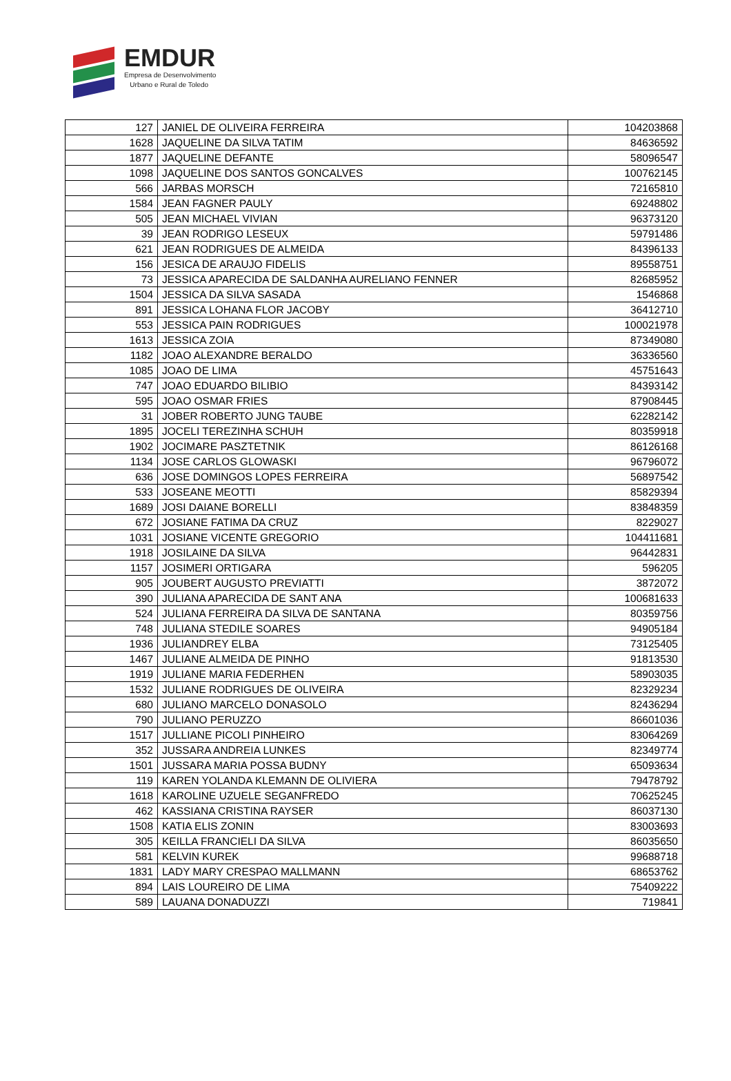EMDUR
Empresa de Desenvolvimento
Urbano e Rural de Toledo
| 127 | JANIEL DE OLIVEIRA FERREIRA | 104203868 |
| 1628 | JAQUELINE DA SILVA TATIM | 84636592 |
| 1877 | JAQUELINE DEFANTE | 58096547 |
| 1098 | JAQUELINE DOS SANTOS GONCALVES | 100762145 |
| 566 | JARBAS MORSCH | 72165810 |
| 1584 | JEAN FAGNER PAULY | 69248802 |
| 505 | JEAN MICHAEL VIVIAN | 96373120 |
| 39 | JEAN RODRIGO LESEUX | 59791486 |
| 621 | JEAN RODRIGUES DE ALMEIDA | 84396133 |
| 156 | JESICA DE ARAUJO FIDELIS | 89558751 |
| 73 | JESSICA APARECIDA DE SALDANHA AURELIANO FENNER | 82685952 |
| 1504 | JESSICA DA SILVA SASADA | 1546868 |
| 891 | JESSICA LOHANA FLOR JACOBY | 36412710 |
| 553 | JESSICA PAIN RODRIGUES | 100021978 |
| 1613 | JESSICA ZOIA | 87349080 |
| 1182 | JOAO ALEXANDRE BERALDO | 36336560 |
| 1085 | JOAO DE LIMA | 45751643 |
| 747 | JOAO EDUARDO BILIBIO | 84393142 |
| 595 | JOAO OSMAR FRIES | 87908445 |
| 31 | JOBER ROBERTO JUNG TAUBE | 62282142 |
| 1895 | JOCELI TEREZINHA SCHUH | 80359918 |
| 1902 | JOCIMARE PASZTETNIK | 86126168 |
| 1134 | JOSE CARLOS GLOWASKI | 96796072 |
| 636 | JOSE DOMINGOS LOPES FERREIRA | 56897542 |
| 533 | JOSEANE MEOTTI | 85829394 |
| 1689 | JOSI DAIANE BORELLI | 83848359 |
| 672 | JOSIANE FATIMA DA CRUZ | 8229027 |
| 1031 | JOSIANE VICENTE GREGORIO | 104411681 |
| 1918 | JOSILAINE DA SILVA | 96442831 |
| 1157 | JOSIMERI ORTIGARA | 596205 |
| 905 | JOUBERT AUGUSTO PREVIATTI | 3872072 |
| 390 | JULIANA APARECIDA DE SANT ANA | 100681633 |
| 524 | JULIANA FERREIRA DA SILVA DE SANTANA | 80359756 |
| 748 | JULIANA STEDILE SOARES | 94905184 |
| 1936 | JULIANDREY ELBA | 73125405 |
| 1467 | JULIANE ALMEIDA DE PINHO | 91813530 |
| 1919 | JULIANE MARIA FEDERHEN | 58903035 |
| 1532 | JULIANE RODRIGUES DE OLIVEIRA | 82329234 |
| 680 | JULIANO MARCELO DONASOLO | 82436294 |
| 790 | JULIANO PERUZZO | 86601036 |
| 1517 | JULLIANE PICOLI PINHEIRO | 83064269 |
| 352 | JUSSARA ANDREIA LUNKES | 82349774 |
| 1501 | JUSSARA MARIA POSSA BUDNY | 65093634 |
| 119 | KAREN YOLANDA KLEMANN DE OLIVIERA | 79478792 |
| 1618 | KAROLINE UZUELE SEGANFREDO | 70625245 |
| 462 | KASSIANA CRISTINA RAYSER | 86037130 |
| 1508 | KATIA ELIS ZONIN | 83003693 |
| 305 | KEILLA FRANCIELI DA SILVA | 86035650 |
| 581 | KELVIN KUREK | 99688718 |
| 1831 | LADY MARY CRESPAO MALLMANN | 68653762 |
| 894 | LAIS LOUREIRO DE LIMA | 75409222 |
| 589 | LAUANA DONADUZZI | 719841 |